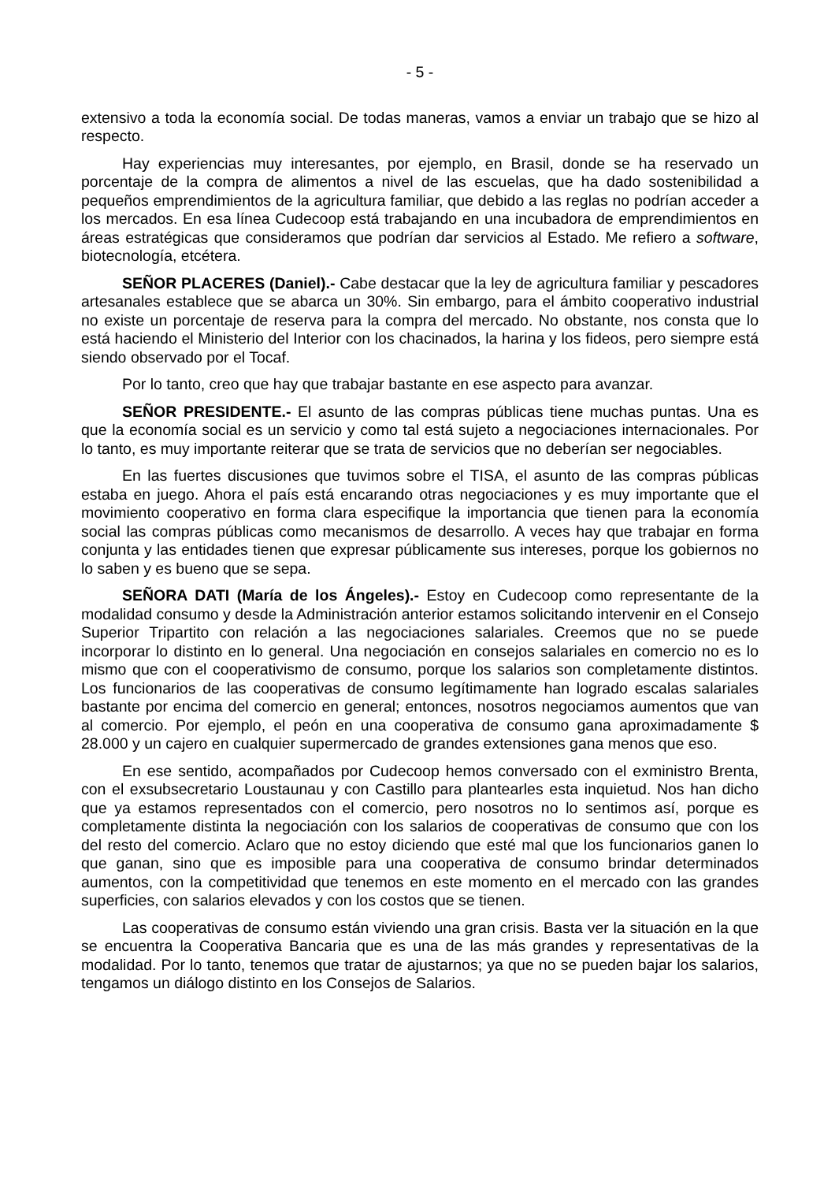- 5 -
extensivo a toda la economía social. De todas maneras, vamos a enviar un trabajo que se hizo al respecto.
Hay experiencias muy interesantes, por ejemplo, en Brasil, donde se ha reservado un porcentaje de la compra de alimentos a nivel de las escuelas, que ha dado sostenibilidad a pequeños emprendimientos de la agricultura familiar, que debido a las reglas no podrían acceder a los mercados. En esa línea Cudecoop está trabajando en una incubadora de emprendimientos en áreas estratégicas que consideramos que podrían dar servicios al Estado. Me refiero a software, biotecnología, etcétera.
SEÑOR PLACERES (Daniel).- Cabe destacar que la ley de agricultura familiar y pescadores artesanales establece que se abarca un 30%. Sin embargo, para el ámbito cooperativo industrial no existe un porcentaje de reserva para la compra del mercado. No obstante, nos consta que lo está haciendo el Ministerio del Interior con los chacinados, la harina y los fideos, pero siempre está siendo observado por el Tocaf.
Por lo tanto, creo que hay que trabajar bastante en ese aspecto para avanzar.
SEÑOR PRESIDENTE.- El asunto de las compras públicas tiene muchas puntas. Una es que la economía social es un servicio y como tal está sujeto a negociaciones internacionales. Por lo tanto, es muy importante reiterar que se trata de servicios que no deberían ser negociables.
En las fuertes discusiones que tuvimos sobre el TISA, el asunto de las compras públicas estaba en juego. Ahora el país está encarando otras negociaciones y es muy importante que el movimiento cooperativo en forma clara especifique la importancia que tienen para la economía social las compras públicas como mecanismos de desarrollo. A veces hay que trabajar en forma conjunta y las entidades tienen que expresar públicamente sus intereses, porque los gobiernos no lo saben y es bueno que se sepa.
SEÑORA DATI (María de los Ángeles).- Estoy en Cudecoop como representante de la modalidad consumo y desde la Administración anterior estamos solicitando intervenir en el Consejo Superior Tripartito con relación a las negociaciones salariales. Creemos que no se puede incorporar lo distinto en lo general. Una negociación en consejos salariales en comercio no es lo mismo que con el cooperativismo de consumo, porque los salarios son completamente distintos. Los funcionarios de las cooperativas de consumo legítimamente han logrado escalas salariales bastante por encima del comercio en general; entonces, nosotros negociamos aumentos que van al comercio. Por ejemplo, el peón en una cooperativa de consumo gana aproximadamente $ 28.000 y un cajero en cualquier supermercado de grandes extensiones gana menos que eso.
En ese sentido, acompañados por Cudecoop hemos conversado con el exministro Brenta, con el exsubsecretario Loustaunau y con Castillo para plantearles esta inquietud. Nos han dicho que ya estamos representados con el comercio, pero nosotros no lo sentimos así, porque es completamente distinta la negociación con los salarios de cooperativas de consumo que con los del resto del comercio. Aclaro que no estoy diciendo que esté mal que los funcionarios ganen lo que ganan, sino que es imposible para una cooperativa de consumo brindar determinados aumentos, con la competitividad que tenemos en este momento en el mercado con las grandes superficies, con salarios elevados y con los costos que se tienen.
Las cooperativas de consumo están viviendo una gran crisis. Basta ver la situación en la que se encuentra la Cooperativa Bancaria que es una de las más grandes y representativas de la modalidad. Por lo tanto, tenemos que tratar de ajustarnos; ya que no se pueden bajar los salarios, tengamos un diálogo distinto en los Consejos de Salarios.